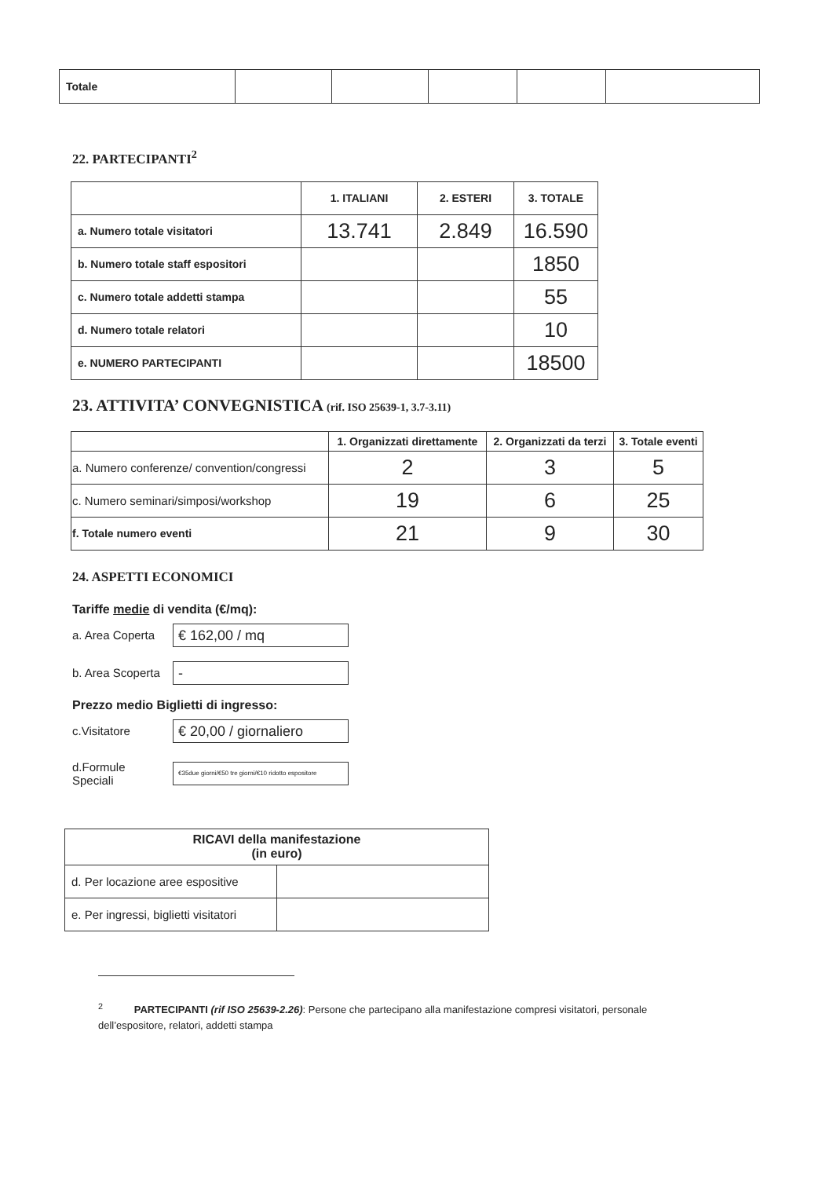| Totale | | | | | |
22. PARTECIPANTI<sup>2</sup>
| | 1. ITALIANI | 2. ESTERI | 3. TOTALE |
| a. Numero totale visitatori | 13.741 | 2.849 | 16.590 |
| b. Numero totale staff espositori | | | 1850 |
| c. Numero totale addetti stampa | | | 55 |
| d. Numero totale relatori | | | 10 |
| e. NUMERO PARTECIPANTI | | | 18500 |
23. ATTIVITA’ CONVEGNISTICA (rif. ISO 25639-1, 3.7-3.11)
| | 1. Organizzati direttamente | 2. Organizzati da terzi | 3. Totale eventi |
| a. Numero conferenze/ convention/congressi | 2 | 3 | 5 |
| c. Numero seminari/simposi/workshop | 19 | 6 | 25 |
| f. Totale numero eventi | 21 | 9 | 30 |
24. ASPETTI ECONOMICI
Tariffe medie di vendita (€/mq):
a. Area Coperta
€ 162,00 / mq
b. Area Scoperta
-
Prezzo medio Biglietti di ingresso:
c.Visitatore
€ 20,00 / giornaliero
d.Formule
Speciali
€35due giorni/€50 tre giorni/€10 ridotto espositore
| RICAVI della manifestazione (in euro) | |
| --- | --- |
| d. Per locazione aree espositive | |
| e. Per ingressi, biglietti visitatori | |
<sup>2</sup> PARTECIPANTI (rif ISO 25639-2.26): Persone che partecipano alla manifestazione compresi visitatori, personale dell’espositore, relatori, addetti stampa